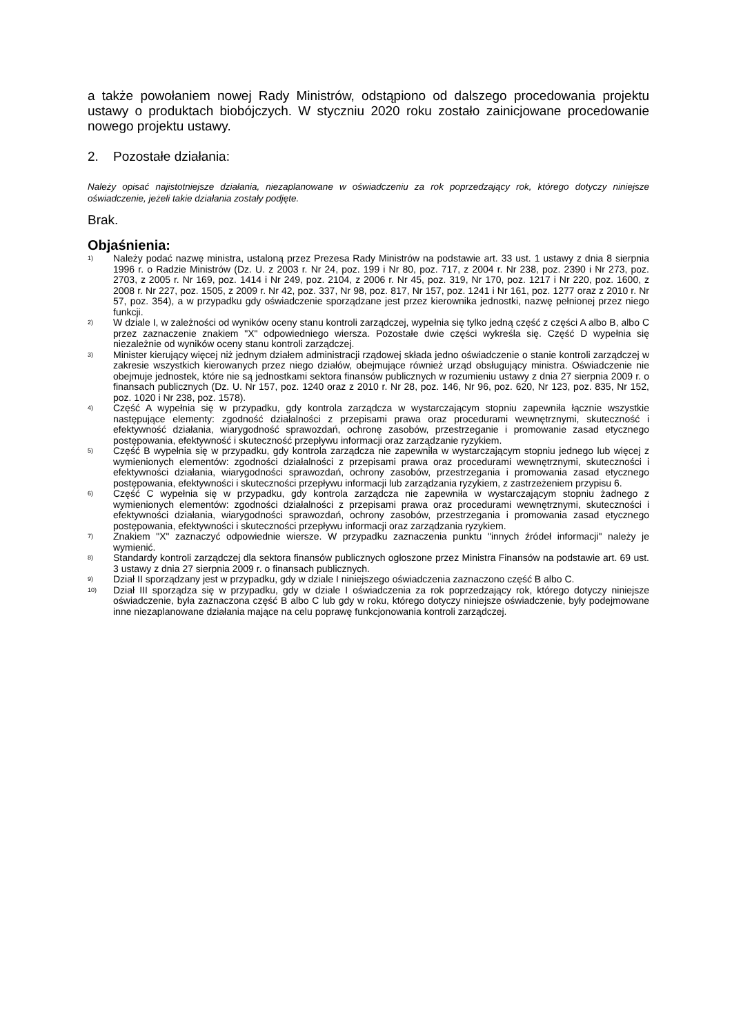a także powołaniem nowej Rady Ministrów, odstąpiono od dalszego procedowania projektu ustawy o produktach biobójczych. W styczniu 2020 roku zostało zainicjowane procedowanie nowego projektu ustawy.
2. Pozostałe działania:
Należy opisać najistotniejsze działania, niezaplanowane w oświadczeniu za rok poprzedzający rok, którego dotyczy niniejsze oświadczenie, jeżeli takie działania zostały podjęte.
Brak.
Objaśnienia:
<sup>1)</sup>
Należy podać nazwę ministra, ustaloną przez Prezesa Rady Ministrów na podstawie art. 33 ust. 1 ustawy z dnia 8 sierpnia 1996 r. o Radzie Ministrów (Dz. U. z 2003 r. Nr 24, poz. 199 i Nr 80, poz. 717, z 2004 r. Nr 238, poz. 2390 i Nr 273, poz. 2703, z 2005 r. Nr 169, poz. 1414 i Nr 249, poz. 2104, z 2006 r. Nr 45, poz. 319, Nr 170, poz. 1217 i Nr 220, poz. 1600, z 2008 r. Nr 227, poz. 1505, z 2009 r. Nr 42, poz. 337, Nr 98, poz. 817, Nr 157, poz. 1241 i Nr 161, poz. 1277 oraz z 2010 r. Nr 57, poz. 354), a w przypadku gdy oświadczenie sporządzane jest przez kierownika jednostki, nazwę pełnionej przez niego funkcji.
<sup>2)</sup>
W dziale I, w zależności od wyników oceny stanu kontroli zarządczej, wypełnia się tylko jedną część z części A albo B, albo C przez zaznaczenie znakiem "X" odpowiedniego wiersza. Pozostałe dwie części wykreśla się. Część D wypełnia się niezależnie od wyników oceny stanu kontroli zarządczej.
<sup>3)</sup>
Minister kierujący więcej niż jednym działem administracji rządowej składa jedno oświadczenie o stanie kontroli zarządczej w zakresie wszystkich kierowanych przez niego działów, obejmujące również urząd obsługujący ministra. Oświadczenie nie obejmuje jednostek, które nie są jednostkami sektora finansów publicznych w rozumieniu ustawy z dnia 27 sierpnia 2009 r. o finansach publicznych (Dz. U. Nr 157, poz. 1240 oraz z 2010 r. Nr 28, poz. 146, Nr 96, poz. 620, Nr 123, poz. 835, Nr 152, poz. 1020 i Nr 238, poz. 1578).
<sup>4)</sup>
Część A wypełnia się w przypadku, gdy kontrola zarządcza w wystarczającym stopniu zapewniła łącznie wszystkie następujące elementy: zgodność działalności z przepisami prawa oraz procedurami wewnętrznymi, skuteczność i efektywność działania, wiarygodność sprawozdań, ochronę zasobów, przestrzeganie i promowanie zasad etycznego postępowania, efektywność i skuteczność przepływu informacji oraz zarządzanie ryzykiem.
<sup>5)</sup>
Część B wypełnia się w przypadku, gdy kontrola zarządcza nie zapewniła w wystarczającym stopniu jednego lub więcej z wymienionych elementów: zgodności działalności z przepisami prawa oraz procedurami wewnętrznymi, skuteczności i efektywności działania, wiarygodności sprawozdań, ochrony zasobów, przestrzegania i promowania zasad etycznego postępowania, efektywności i skuteczności przepływu informacji lub zarządzania ryzykiem, z zastrzeżeniem przypisu 6.
<sup>6)</sup>
Część C wypełnia się w przypadku, gdy kontrola zarządcza nie zapewniła w wystarczającym stopniu żadnego z wymienionych elementów: zgodności działalności z przepisami prawa oraz procedurami wewnętrznymi, skuteczności i efektywności działania, wiarygodności sprawozdań, ochrony zasobów, przestrzegania i promowania zasad etycznego postępowania, efektywności i skuteczności przepływu informacji oraz zarządzania ryzykiem.
<sup>7)</sup>
Znakiem "X" zaznaczyć odpowiednie wiersze. W przypadku zaznaczenia punktu "innych źródeł informacji" należy je wymienić.
<sup>8)</sup>
Standardy kontroli zarządczej dla sektora finansów publicznych ogłoszone przez Ministra Finansów na podstawie art. 69 ust. 3 ustawy z dnia 27 sierpnia 2009 r. o finansach publicznych.
<sup>9)</sup>
Dział II sporządzany jest w przypadku, gdy w dziale I niniejszego oświadczenia zaznaczono część B albo C.
<sup>10)</sup>
Dział III sporządza się w przypadku, gdy w dziale I oświadczenia za rok poprzedzający rok, którego dotyczy niniejsze oświadczenie, była zaznaczona część B albo C lub gdy w roku, którego dotyczy niniejsze oświadczenie, były podejmowane inne niezaplanowane działania mające na celu poprawę funkcjonowania kontroli zarządczej.